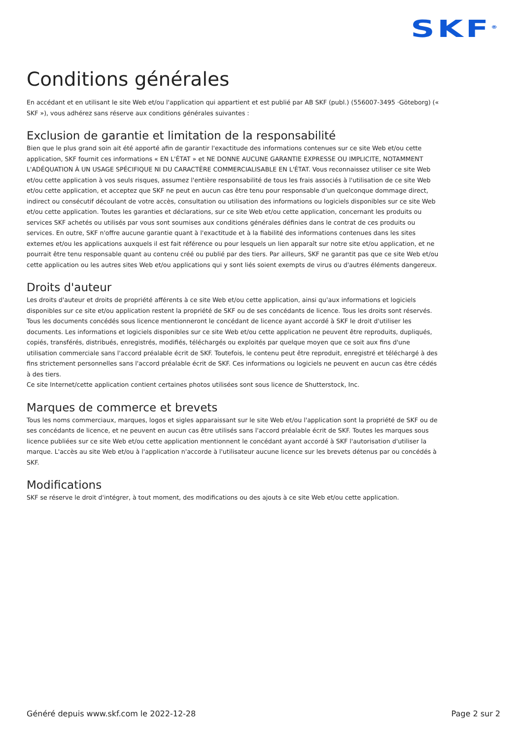SKF<sup>®</sup>
Conditions générales
En accédant et en utilisant le site Web et/ou l'application qui appartient et est publié par AB SKF (publ.) (556007-3495 ·Göteborg) (« SKF »), vous adhérez sans réserve aux conditions générales suivantes :
Exclusion de garantie et limitation de la responsabilité
Bien que le plus grand soin ait été apporté afin de garantir l'exactitude des informations contenues sur ce site Web et/ou cette application, SKF fournit ces informations « EN L'ÉTAT » et NE DONNE AUCUNE GARANTIE EXPRESSE OU IMPLICITE, NOTAMMENT L'ADÉQUATION À UN USAGE SPÉCIFIQUE NI DU CARACTÈRE COMMERCIALISABLE EN L'ÉTAT. Vous reconnaissez utiliser ce site Web et/ou cette application à vos seuls risques, assumez l'entière responsabilité de tous les frais associés à l'utilisation de ce site Web et/ou cette application, et acceptez que SKF ne peut en aucun cas être tenu pour responsable d'un quelconque dommage direct, indirect ou consécutif découlant de votre accès, consultation ou utilisation des informations ou logiciels disponibles sur ce site Web et/ou cette application. Toutes les garanties et déclarations, sur ce site Web et/ou cette application, concernant les produits ou services SKF achetés ou utilisés par vous sont soumises aux conditions générales définies dans le contrat de ces produits ou services. En outre, SKF n'offre aucune garantie quant à l'exactitude et à la fiabilité des informations contenues dans les sites externes et/ou les applications auxquels il est fait référence ou pour lesquels un lien apparaît sur notre site et/ou application, et ne pourrait être tenu responsable quant au contenu créé ou publié par des tiers. Par ailleurs, SKF ne garantit pas que ce site Web et/ou cette application ou les autres sites Web et/ou applications qui y sont liés soient exempts de virus ou d'autres éléments dangereux.
Droits d'auteur
Les droits d'auteur et droits de propriété afférents à ce site Web et/ou cette application, ainsi qu'aux informations et logiciels disponibles sur ce site et/ou application restent la propriété de SKF ou de ses concédants de licence. Tous les droits sont réservés. Tous les documents concédés sous licence mentionneront le concédant de licence ayant accordé à SKF le droit d'utiliser les documents. Les informations et logiciels disponibles sur ce site Web et/ou cette application ne peuvent être reproduits, dupliqués, copiés, transférés, distribués, enregistrés, modifiés, téléchargés ou exploités par quelque moyen que ce soit aux fins d'une utilisation commerciale sans l'accord préalable écrit de SKF. Toutefois, le contenu peut être reproduit, enregistré et téléchargé à des fins strictement personnelles sans l'accord préalable écrit de SKF. Ces informations ou logiciels ne peuvent en aucun cas être cédés à des tiers.
Ce site Internet/cette application contient certaines photos utilisées sont sous licence de Shutterstock, Inc.
Marques de commerce et brevets
Tous les noms commerciaux, marques, logos et sigles apparaissant sur le site Web et/ou l'application sont la propriété de SKF ou de ses concédants de licence, et ne peuvent en aucun cas être utilisés sans l'accord préalable écrit de SKF. Toutes les marques sous licence publiées sur ce site Web et/ou cette application mentionnent le concédant ayant accordé à SKF l'autorisation d'utiliser la marque. L'accès au site Web et/ou à l'application n'accorde à l'utilisateur aucune licence sur les brevets détenus par ou concédés à SKF.
Modifications
SKF se réserve le droit d'intégrer, à tout moment, des modifications ou des ajouts à ce site Web et/ou cette application.
Généré depuis www.skf.com le 2022-12-28 Page 2 sur 2